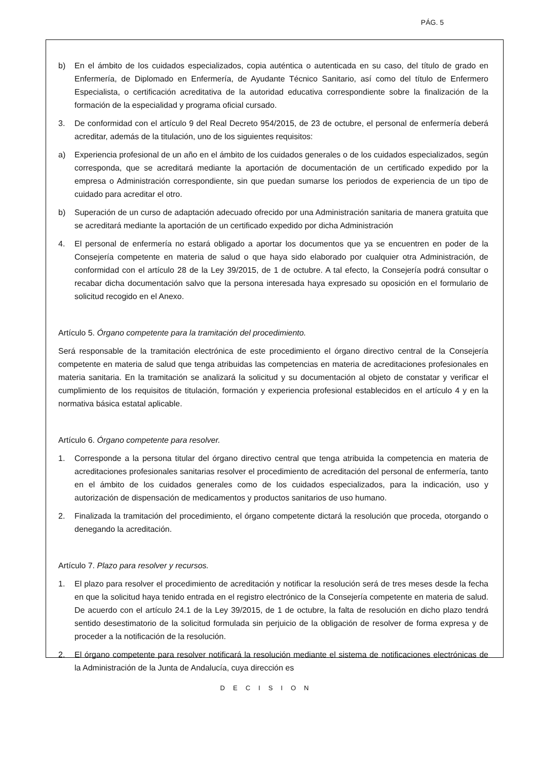PÁG. 5
b) En el ámbito de los cuidados especializados, copia auténtica o autenticada en su caso, del título de grado en Enfermería, de Diplomado en Enfermería, de Ayudante Técnico Sanitario, así como del título de Enfermero Especialista, o certificación acreditativa de la autoridad educativa correspondiente sobre la finalización de la formación de la especialidad y programa oficial cursado.
3. De conformidad con el artículo 9 del Real Decreto 954/2015, de 23 de octubre, el personal de enfermería deberá acreditar, además de la titulación, uno de los siguientes requisitos:
a) Experiencia profesional de un año en el ámbito de los cuidados generales o de los cuidados especializados, según corresponda, que se acreditará mediante la aportación de documentación de un certificado expedido por la empresa o Administración correspondiente, sin que puedan sumarse los periodos de experiencia de un tipo de cuidado para acreditar el otro.
b) Superación de un curso de adaptación adecuado ofrecido por una Administración sanitaria de manera gratuita que se acreditará mediante la aportación de un certificado expedido por dicha Administración
4. El personal de enfermería no estará obligado a aportar los documentos que ya se encuentren en poder de la Consejería competente en materia de salud o que haya sido elaborado por cualquier otra Administración, de conformidad con el artículo 28 de la Ley 39/2015, de 1 de octubre. A tal efecto, la Consejería podrá consultar o recabar dicha documentación salvo que la persona interesada haya expresado su oposición en el formulario de solicitud recogido en el Anexo.
Artículo 5. Órgano competente para la tramitación del procedimiento.
Será responsable de la tramitación electrónica de este procedimiento el órgano directivo central de la Consejería competente en materia de salud que tenga atribuidas las competencias en materia de acreditaciones profesionales en materia sanitaria. En la tramitación se analizará la solicitud y su documentación al objeto de constatar y verificar el cumplimiento de los requisitos de titulación, formación y experiencia profesional establecidos en el artículo 4 y en la normativa básica estatal aplicable.
Artículo 6. Órgano competente para resolver.
1. Corresponde a la persona titular del órgano directivo central que tenga atribuida la competencia en materia de acreditaciones profesionales sanitarias resolver el procedimiento de acreditación del personal de enfermería, tanto en el ámbito de los cuidados generales como de los cuidados especializados, para la indicación, uso y autorización de dispensación de medicamentos y productos sanitarios de uso humano.
2. Finalizada la tramitación del procedimiento, el órgano competente dictará la resolución que proceda, otorgando o denegando la acreditación.
Artículo 7. Plazo para resolver y recursos.
1. El plazo para resolver el procedimiento de acreditación y notificar la resolución será de tres meses desde la fecha en que la solicitud haya tenido entrada en el registro electrónico de la Consejería competente en materia de salud. De acuerdo con el artículo 24.1 de la Ley 39/2015, de 1 de octubre, la falta de resolución en dicho plazo tendrá sentido desestimatorio de la solicitud formulada sin perjuicio de la obligación de resolver de forma expresa y de proceder a la notificación de la resolución.
2. El órgano competente para resolver notificará la resolución mediante el sistema de notificaciones electrónicas de la Administración de la Junta de Andalucía, cuya dirección es
DECISION